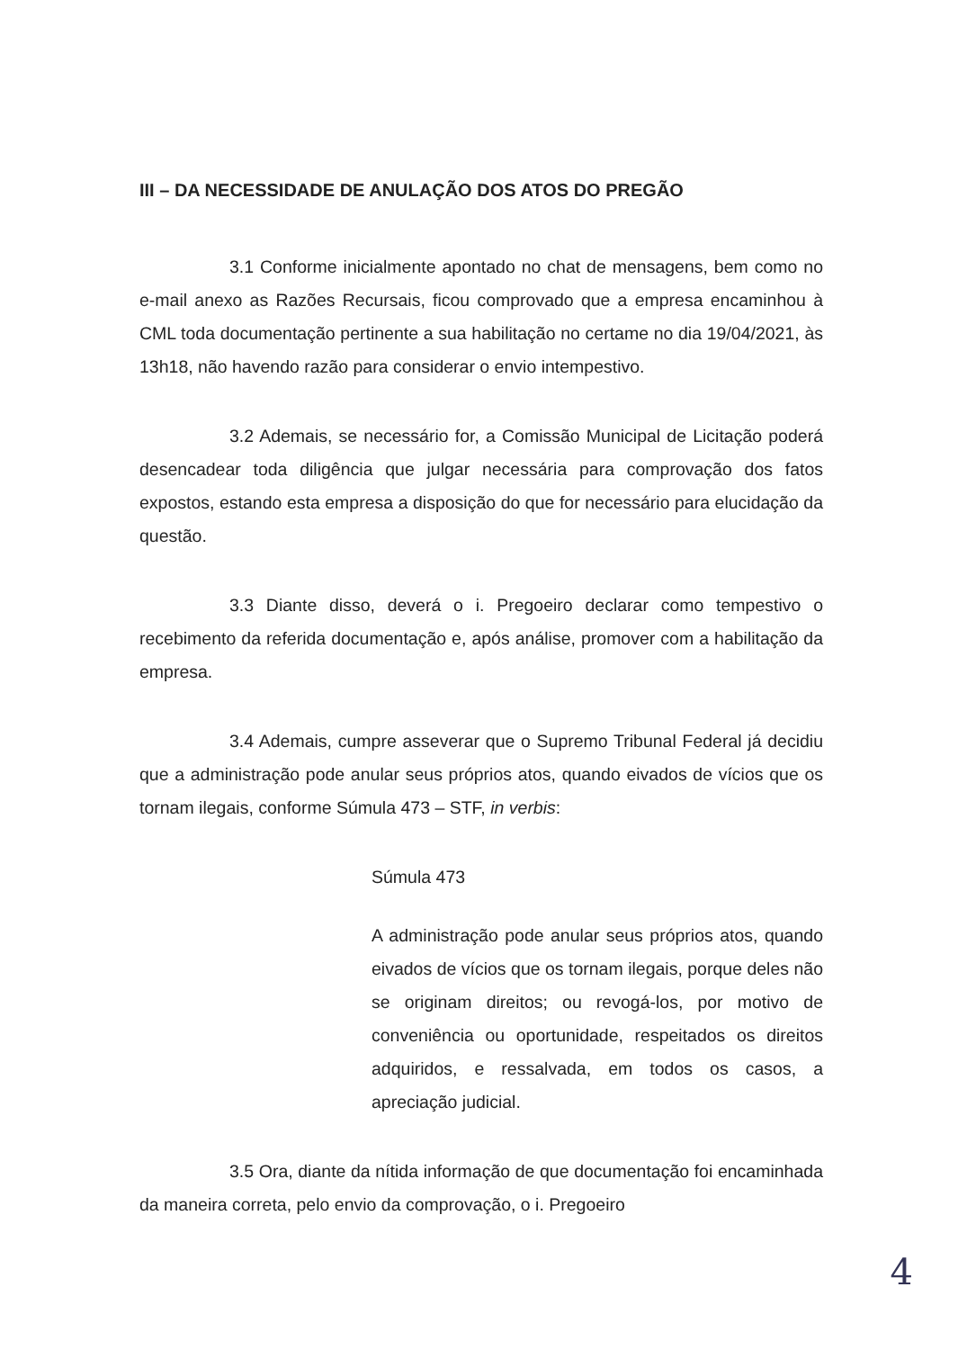III – DA NECESSIDADE DE ANULAÇÃO DOS ATOS DO PREGÃO
3.1 Conforme inicialmente apontado no chat de mensagens, bem como no e-mail anexo as Razões Recursais, ficou comprovado que a empresa encaminhou à CML toda documentação pertinente a sua habilitação no certame no dia 19/04/2021, às 13h18, não havendo razão para considerar o envio intempestivo.
3.2 Ademais, se necessário for, a Comissão Municipal de Licitação poderá desencadear toda diligência que julgar necessária para comprovação dos fatos expostos, estando esta empresa a disposição do que for necessário para elucidação da questão.
3.3 Diante disso, deverá o i. Pregoeiro declarar como tempestivo o recebimento da referida documentação e, após análise, promover com a habilitação da empresa.
3.4 Ademais, cumpre asseverar que o Supremo Tribunal Federal já decidiu que a administração pode anular seus próprios atos, quando eivados de vícios que os tornam ilegais, conforme Súmula 473 – STF, in verbis:
Súmula 473
A administração pode anular seus próprios atos, quando eivados de vícios que os tornam ilegais, porque deles não se originam direitos; ou revogá-los, por motivo de conveniência ou oportunidade, respeitados os direitos adquiridos, e ressalvada, em todos os casos, a apreciação judicial.
3.5 Ora, diante da nítida informação de que documentação foi encaminhada da maneira correta, pelo envio da comprovação, o i. Pregoeiro
4